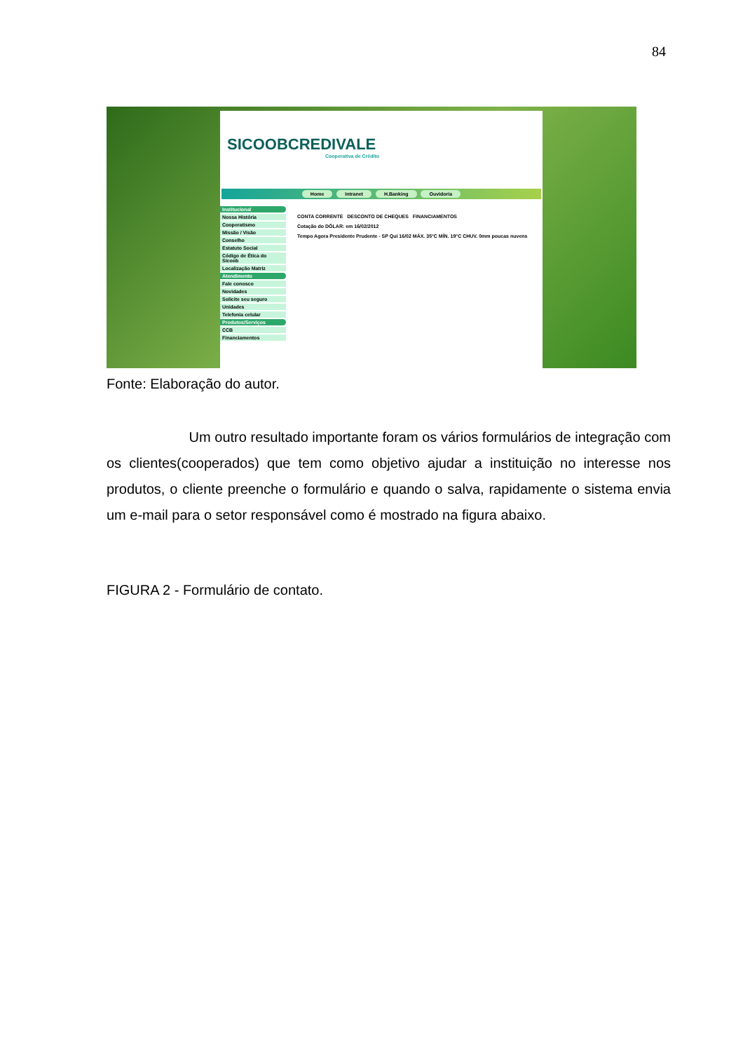84
SICOOBCREDIVALE
Cooperativa de Crédito
Home Intranet H.Banking Ouvidoria
Institucional
Nossa História
Cooperatismo
Missão / Visão
Conselho
Estatuto Social
Código de Ética do Sicoob
Localização Matriz
Atendimento
Fale conosco
Novidades
Solicite seu seguro
Unidades
Telefonia celular
Produtos/Serviços
CCB
Financiamentos
CONTA CORRENTE DESCONTO DE CHEQUES FINANCIAMENTOS
Cotação do DÓLAR: em 16/02/2012
Tempo Agora Presidente Prudente - SP Qui 16/02 MÁX. 35°C MÍN. 19°C CHUV. 0mm poucas nuvens
Fonte: Elaboração do autor.
Um outro resultado importante foram os vários formulários de integração com os clientes(cooperados) que tem como objetivo ajudar a instituição no interesse nos produtos, o cliente preenche o formulário e quando o salva, rapidamente o sistema envia um e-mail para o setor responsável como é mostrado na figura abaixo.
FIGURA 2 - Formulário de contato.